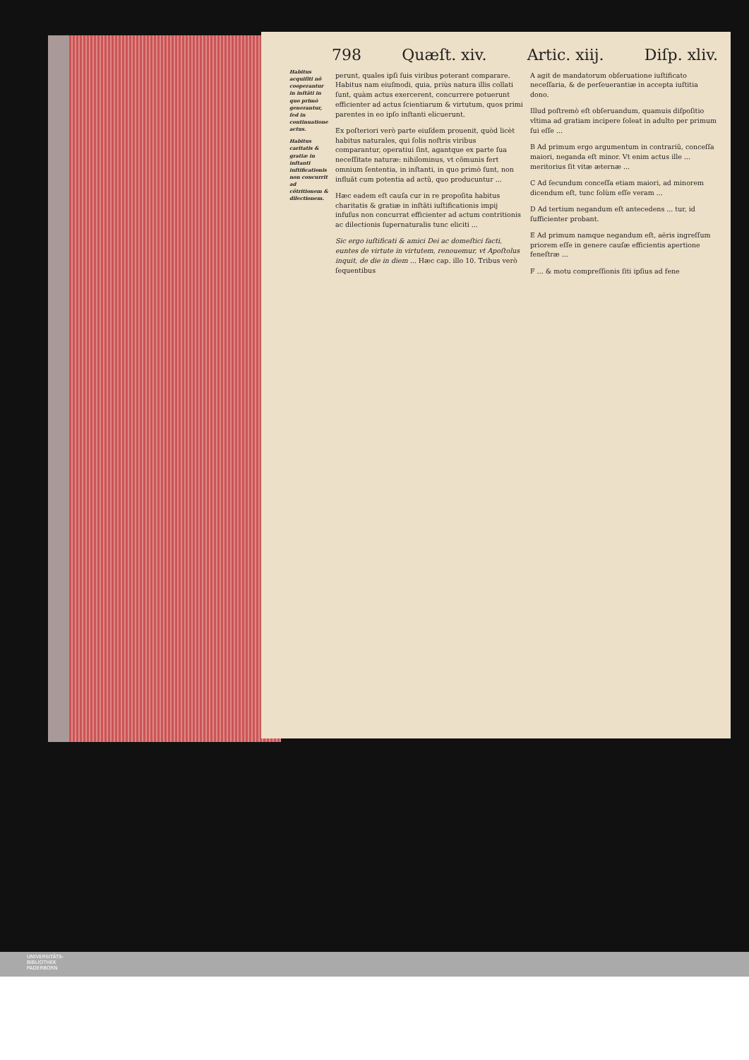798 Quæſt. xiv. Artic. xiij. Diſp. xliv.
Habitus acquiſiti nõ cooperantur in inſtãti in quo primò generantur, ſed in continuatione actus.
Habitus caritatis & gratiæ in inſtanti iuſtificationis non concurrit ad cõtritionem & dilectionem.
perunt, quales ipſi ſuis viribus poterant comparare. Habitus nam eiuſmodi, quia, priùs natura illis collati ſunt, quàm actus exercerent, concurrere potuerunt efficienter ad actus ſcientiarum & virtutum, quos primi parentes in eo ipſo inſtanti elicuerunt.
Ex poſteriori verò parte eiuſdem prouenit, quòd licèt habitus naturales, qui ſolis noſtris viribus comparantur, operatiui ſint, agantque ex parte ſua neceſſitate naturæ: nihilominus, vt cõmunis fert omnium ſententia, in inſtanti, in quo primò ſunt, non influãt cum potentia ad actũ, quo producuntur ...
Hæc eadem eſt cauſa cur in re propoſita habitus charitatis & gratiæ in inſtãti iuſtificationis impij infuſus non concurrat efficienter ad actum contritionis ac dilectionis ſupernaturalis tunc eliciti ...
Sic ergo iuſtificati & amici Dei ac domeſtici facti, euntes de virtute in virtutem, renouemur, vt Apoſtolus inquit, de die in diem ... Hæc cap. illo 10. Tribus verò ſequentibus
A agit de mandatorum obſeruatione iuſtificato neceſſaria, & de perſeuerantiæ in accepta iuſtitia dono.
Illud poſtremò eſt obſeruandum, quamuis diſpoſitio vltima ad gratiam incipere ſoleat in adulto per primum ſui eſſe ...
B Ad primum ergo argumentum in contrariũ, conceſſa maiori, neganda eſt minor. Vt enim actus ille ... meritorius ſit vitæ æternæ ...
C Ad ſecundum conceſſa etiam maiori, ad minorem dicendum eſt, tunc ſolùm eſſe veram ...
D Ad tertium negandum eſt antecedens ... tur, id ſufficienter probant.
E Ad primum namque negandum eſt, aëris ingreſſum priorem eſſe in genere cauſæ efficientis apertione feneſtræ ...
F ... & motu compreſſionis ſiti ipſius ad fene
UNIVERSITÄTS-
BIBLIOTHEK
PADERBORN